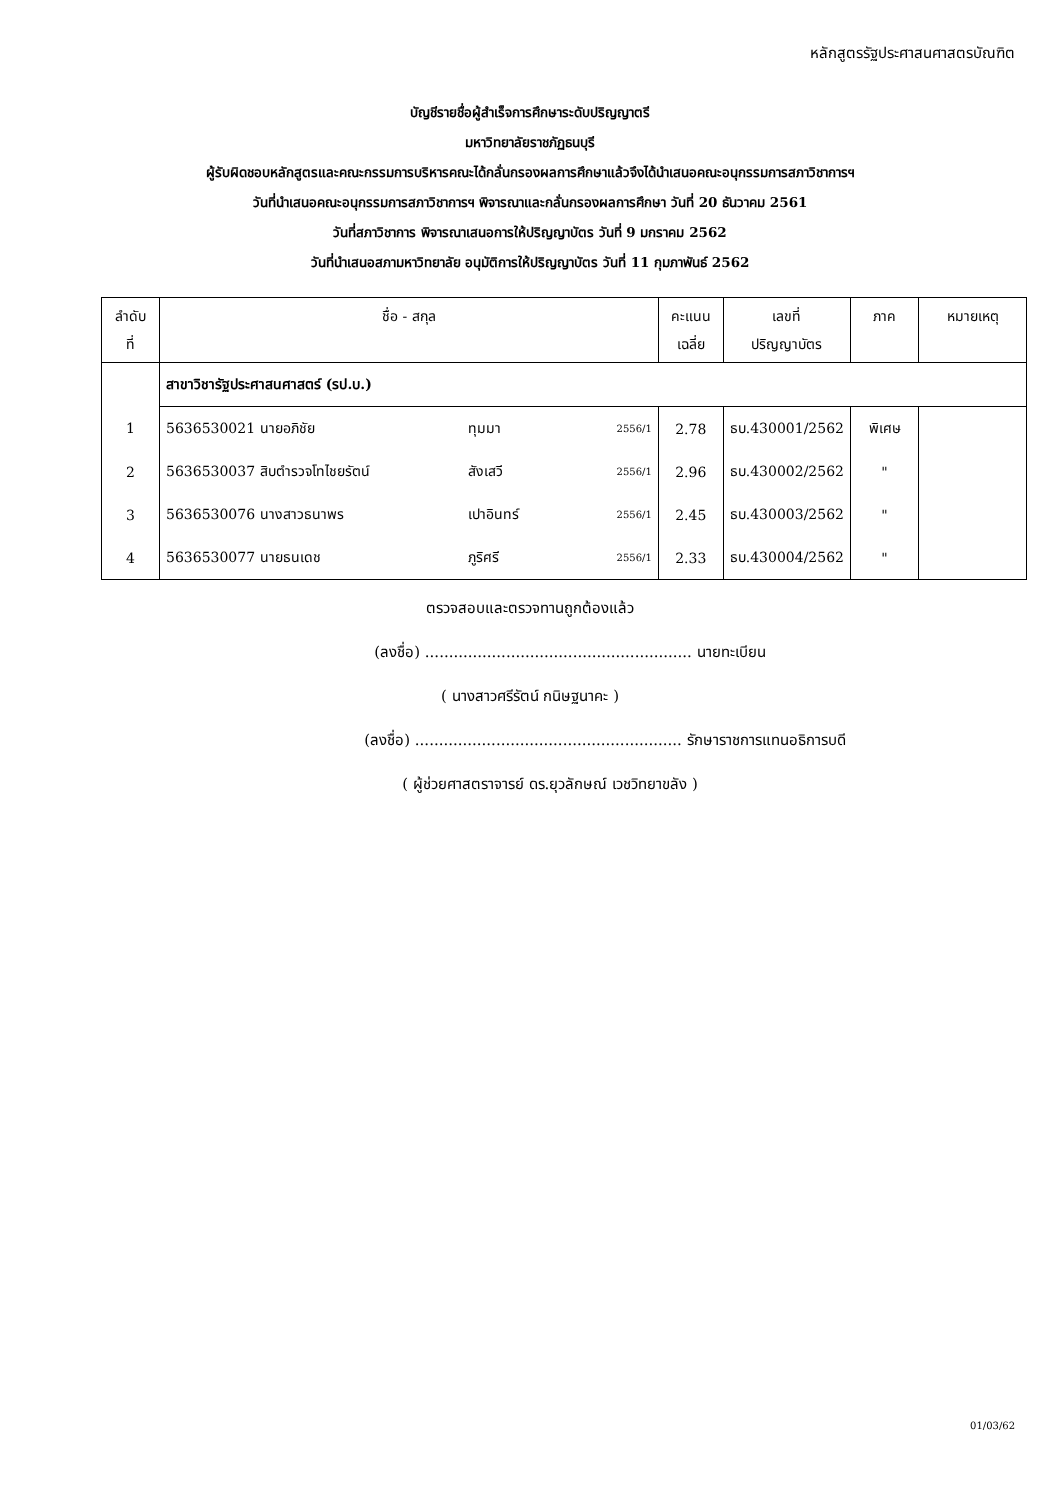หลักสูตรรัฐประศาสนศาสตรบัณฑิต
บัญชีรายชื่อผู้สำเร็จการศึกษาระดับปริญญาตรี
มหาวิทยาลัยราชภัฏธนบุรี
ผู้รับผิดชอบหลักสูตรและคณะกรรมการบริหารคณะได้กลั่นกรองผลการศึกษาแล้วจึงได้นำเสนอคณะอนุกรรมการสภาวิชาการฯ
วันที่นำเสนอคณะอนุกรรมการสภาวิชาการฯ พิจารณาและกลั่นกรองผลการศึกษา วันที่ 20 ธันวาคม 2561
วันที่สภาวิชาการ พิจารณาเสนอการให้ปริญญาบัตร วันที่ 9 มกราคม 2562
วันที่นำเสนอสภามหาวิทยาลัย อนุมัติการให้ปริญญาบัตร วันที่ 11 กุมภาพันธ์ 2562
| ลำดับ ที่ | ชื่อ - สกุล | | | คะแนน เฉลี่ย | เลขที่ ปริญญาบัตร | ภาค | หมายเหตุ |
| --- | --- | --- | --- | --- | --- | --- | --- |
| | สาขาวิชารัฐประศาสนศาสตร์ (รป.บ.) | | | | | | |
| 1 | 5636530021 นายอภิชัย | ทุมมา | 2556/1 | 2.78 | ธบ.430001/2562 | พิเศษ | |
| 2 | 5636530037 สิบตำรวจโทไชยรัตน์ | สังเสวี | 2556/1 | 2.96 | ธบ.430002/2562 | " | |
| 3 | 5636530076 นางสาวธนาพร | เปาอินทร์ | 2556/1 | 2.45 | ธบ.430003/2562 | " | |
| 4 | 5636530077 นายธนเดช | ภูริศรี | 2556/1 | 2.33 | ธบ.430004/2562 | " | |
ตรวจสอบและตรวจทานถูกต้องแล้ว
(ลงชื่อ) ........................................................ นายทะเบียน
( นางสาวศรีรัตน์ กนิษฐนาคะ )
(ลงชื่อ) ........................................................ รักษาราชการแทนอธิการบดี
( ผู้ช่วยศาสตราจารย์ ดร.ยุวลักษณ์ เวชวิทยาขลัง )
01/03/62